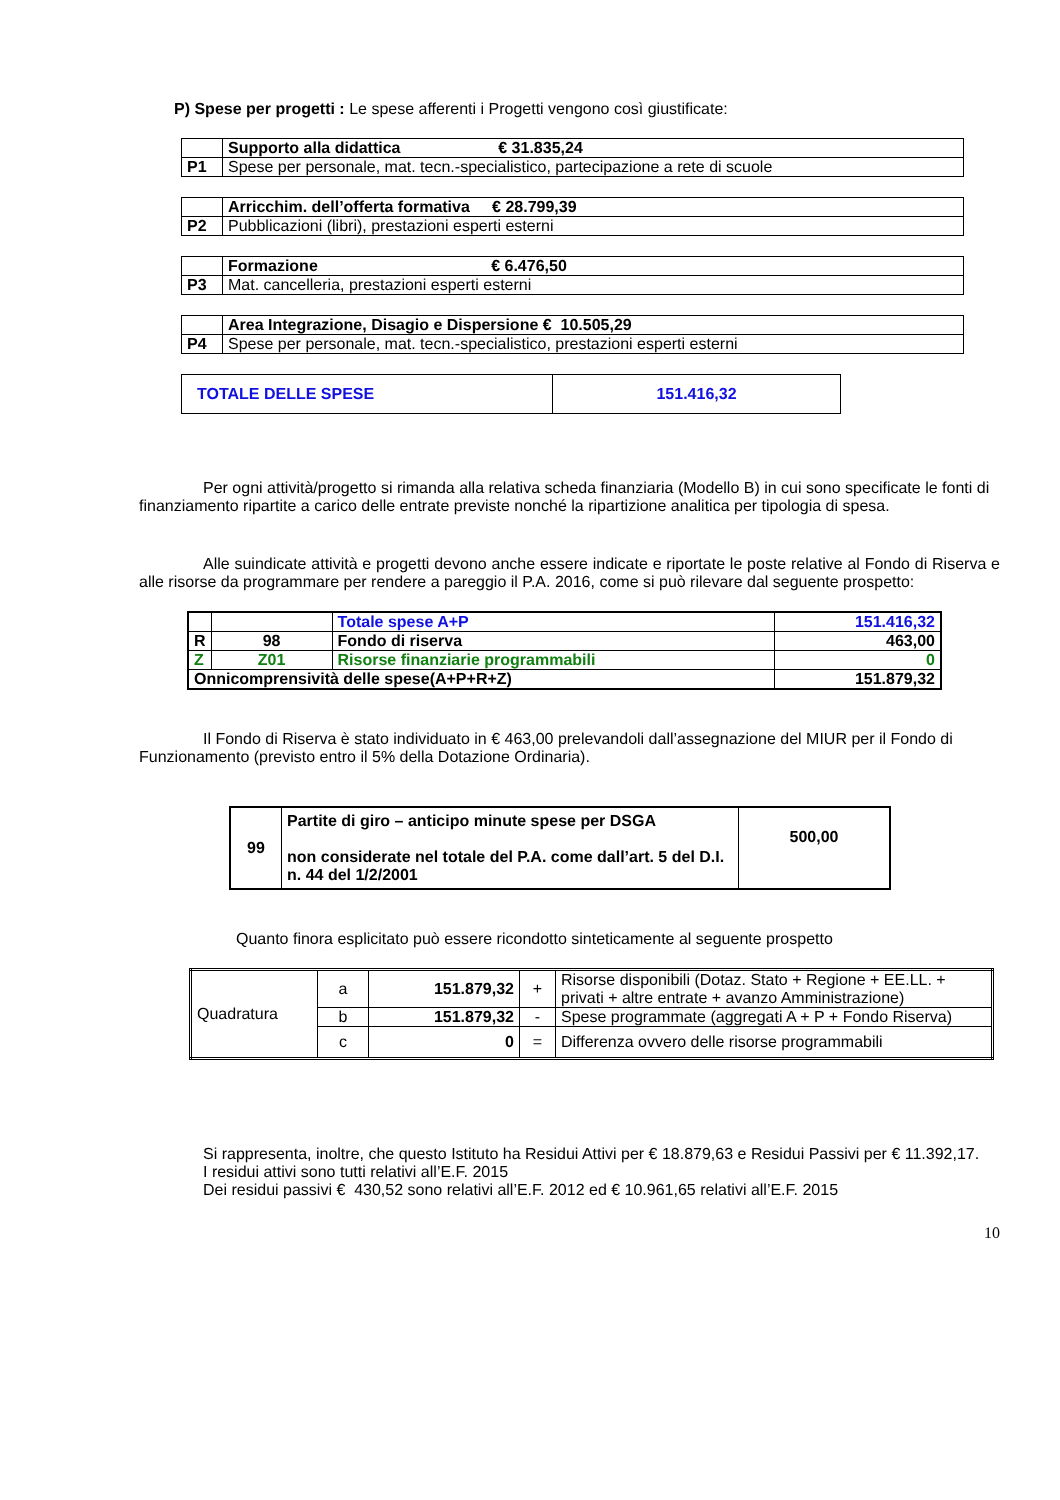P) Spese per progetti : Le spese afferenti i Progetti vengono così giustificate:
| | Supporto alla didattica € 31.835,24 |
| P1 | Spese per personale, mat. tecn.-specialistico, partecipazione a rete di scuole |
| | Arricchim. dell’offerta formativa € 28.799,39 |
| P2 | Pubblicazioni (libri), prestazioni esperti esterni |
| | Formazione € 6.476,50 |
| P3 | Mat. cancelleria, prestazioni esperti esterni |
| | Area Integrazione, Disagio e Dispersione € 10.505,29 |
| P4 | Spese per personale, mat. tecn.-specialistico, prestazioni esperti esterni |
| TOTALE DELLE SPESE | 151.416,32 |
Per ogni attività/progetto si rimanda alla relativa scheda finanziaria (Modello B) in cui sono specificate le fonti di finanziamento ripartite a carico delle entrate previste nonché la ripartizione analitica per tipologia di spesa.
Alle suindicate attività e progetti devono anche essere indicate e riportate le poste relative al Fondo di Riserva e alle risorse da programmare per rendere a pareggio il P.A. 2016, come si può rilevare dal seguente prospetto:
| | | Totale spese A+P | 151.416,32 |
| R | 98 | Fondo di riserva | 463,00 |
| Z | Z01 | Risorse finanziarie programmabili | 0 |
| Onnicomprensività delle spese(A+P+R+Z) | | | 151.879,32 |
Il Fondo di Riserva è stato individuato in € 463,00 prelevandoli dall’assegnazione del MIUR per il Fondo di Funzionamento (previsto entro il 5% della Dotazione Ordinaria).
| 99 | Partite di giro – anticipo minute spese per DSGA non considerate nel totale del P.A. come dall’art. 5 del D.I. n. 44 del 1/2/2001 | 500,00 |
Quanto finora esplicitato può essere ricondotto sinteticamente al seguente prospetto
| Quadratura | a | 151.879,32 | + | Risorse disponibili (Dotaz. Stato + Regione + EE.LL. + privati + altre entrate + avanzo Amministrazione) |
| | b | 151.879,32 | - | Spese programmate (aggregati A + P + Fondo Riserva) |
| | c | 0 | = | Differenza ovvero delle risorse programmabili |
Si rappresenta, inoltre, che questo Istituto ha Residui Attivi per € 18.879,63 e Residui Passivi per € 11.392,17.
I residui attivi sono tutti relativi all’E.F. 2015
Dei residui passivi € 430,52 sono relativi all’E.F. 2012 ed € 10.961,65 relativi all’E.F. 2015
10